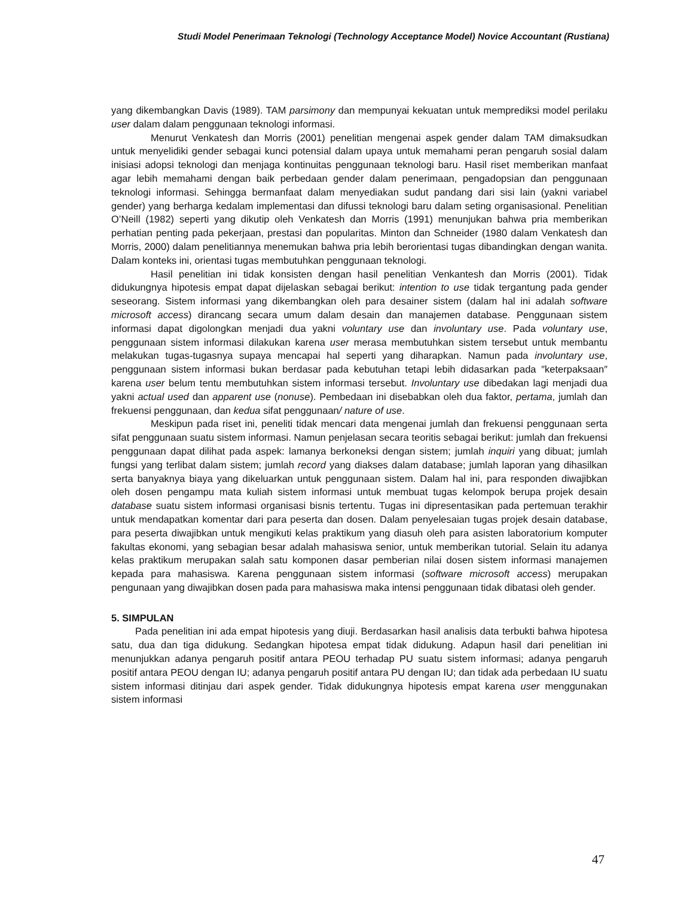Studi Model Penerimaan Teknologi (Technology Acceptance Model) Novice Accountant (Rustiana)
yang dikembangkan Davis (1989). TAM parsimony dan mempunyai kekuatan untuk memprediksi model perilaku user dalam dalam penggunaan teknologi informasi.
Menurut Venkatesh dan Morris (2001) penelitian mengenai aspek gender dalam TAM dimaksudkan untuk menyelidiki gender sebagai kunci potensial dalam upaya untuk memahami peran pengaruh sosial dalam inisiasi adopsi teknologi dan menjaga kontinuitas penggunaan teknologi baru. Hasil riset memberikan manfaat agar lebih memahami dengan baik perbedaan gender dalam penerimaan, pengadopsian dan penggunaan teknologi informasi. Sehingga bermanfaat dalam menyediakan sudut pandang dari sisi lain (yakni variabel gender) yang berharga kedalam implementasi dan difussi teknologi baru dalam seting organisasional. Penelitian O’Neill (1982) seperti yang dikutip oleh Venkatesh dan Morris (1991) menunjukan bahwa pria memberikan perhatian penting pada pekerjaan, prestasi dan popularitas. Minton dan Schneider (1980 dalam Venkatesh dan Morris, 2000) dalam penelitiannya menemukan bahwa pria lebih berorientasi tugas dibandingkan dengan wanita. Dalam konteks ini, orientasi tugas membutuhkan penggunaan teknologi.
Hasil penelitian ini tidak konsisten dengan hasil penelitian Venkantesh dan Morris (2001). Tidak didukungnya hipotesis empat dapat dijelaskan sebagai berikut: intention to use tidak tergantung pada gender seseorang. Sistem informasi yang dikembangkan oleh para desainer sistem (dalam hal ini adalah software microsoft access) dirancang secara umum dalam desain dan manajemen database. Penggunaan sistem informasi dapat digolongkan menjadi dua yakni voluntary use dan involuntary use. Pada voluntary use, penggunaan sistem informasi dilakukan karena user merasa membutuhkan sistem tersebut untuk membantu melakukan tugas-tugasnya supaya mencapai hal seperti yang diharapkan. Namun pada involuntary use, penggunaan sistem informasi bukan berdasar pada kebutuhan tetapi lebih didasarkan pada ″keterpaksaan″ karena user belum tentu membutuhkan sistem informasi tersebut. Involuntary use dibedakan lagi menjadi dua yakni actual used dan apparent use (nonuse). Pembedaan ini disebabkan oleh dua faktor, pertama, jumlah dan frekuensi penggunaan, dan kedua sifat penggunaan/ nature of use.
Meskipun pada riset ini, peneliti tidak mencari data mengenai jumlah dan frekuensi penggunaan serta sifat penggunaan suatu sistem informasi. Namun penjelasan secara teoritis sebagai berikut: jumlah dan frekuensi penggunaan dapat dilihat pada aspek: lamanya berkoneksi dengan sistem; jumlah inquiri yang dibuat; jumlah fungsi yang terlibat dalam sistem; jumlah record yang diakses dalam database; jumlah laporan yang dihasilkan serta banyaknya biaya yang dikeluarkan untuk penggunaan sistem. Dalam hal ini, para responden diwajibkan oleh dosen pengampu mata kuliah sistem informasi untuk membuat tugas kelompok berupa projek desain database suatu sistem informasi organisasi bisnis tertentu. Tugas ini dipresentasikan pada pertemuan terakhir untuk mendapatkan komentar dari para peserta dan dosen. Dalam penyelesaian tugas projek desain database, para peserta diwajibkan untuk mengikuti kelas praktikum yang diasuh oleh para asisten laboratorium komputer fakultas ekonomi, yang sebagian besar adalah mahasiswa senior, untuk memberikan tutorial. Selain itu adanya kelas praktikum merupakan salah satu komponen dasar pemberian nilai dosen sistem informasi manajemen kepada para mahasiswa. Karena penggunaan sistem informasi (software microsoft access) merupakan pengunaan yang diwajibkan dosen pada para mahasiswa maka intensi penggunaan tidak dibatasi oleh gender.
5. SIMPULAN
Pada penelitian ini ada empat hipotesis yang diuji. Berdasarkan hasil analisis data terbukti bahwa hipotesa satu, dua dan tiga didukung. Sedangkan hipotesa empat tidak didukung. Adapun hasil dari penelitian ini menunjukkan adanya pengaruh positif antara PEOU terhadap PU suatu sistem informasi; adanya pengaruh positif antara PEOU dengan IU; adanya pengaruh positif antara PU dengan IU; dan tidak ada perbedaan IU suatu sistem informasi ditinjau dari aspek gender. Tidak didukungnya hipotesis empat karena user menggunakan sistem informasi
47